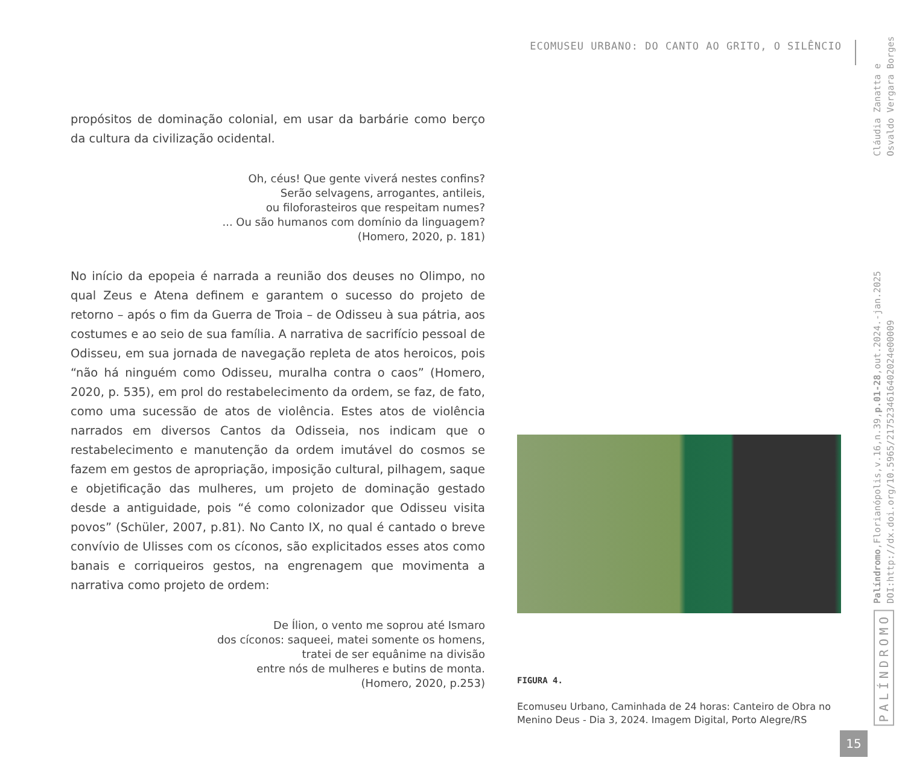ECOMUSEU URBANO: DO CANTO AO GRITO, O SILÊNCIO
Cláudia Zanatta e
Osvaldo Vergara Borges
Palíndromo,Florianópolis,v.16,n.39,p.01-28,out.2024.-jan.2025
DOI:http://dx.doi.org/10.5965/2175234616402024e00009
PALÍNDROMO
propósitos de dominação colonial, em usar da barbárie como berço da cultura da civilização ocidental.
Oh, céus! Que gente viverá nestes confins?
Serão selvagens, arrogantes, antileis,
ou filoforasteiros que respeitam numes?
... Ou são humanos com domínio da linguagem?
(Homero, 2020, p. 181)
No início da epopeia é narrada a reunião dos deuses no Olimpo, no qual Zeus e Atena definem e garantem o sucesso do projeto de retorno – após o fim da Guerra de Troia – de Odisseu à sua pátria, aos costumes e ao seio de sua família. A narrativa de sacrifício pessoal de Odisseu, em sua jornada de navegação repleta de atos heroicos, pois “não há ninguém como Odisseu, muralha contra o caos” (Homero, 2020, p. 535), em prol do restabelecimento da ordem, se faz, de fato, como uma sucessão de atos de violência. Estes atos de violência narrados em diversos Cantos da Odisseia, nos indicam que o restabelecimento e manutenção da ordem imutável do cosmos se fazem em gestos de apropriação, imposição cultural, pilhagem, saque e objetificação das mulheres, um projeto de dominação gestado desde a antiguidade, pois “é como colonizador que Odisseu visita povos” (Schüler, 2007, p.81). No Canto IX, no qual é cantado o breve convívio de Ulisses com os cíconos, são explicitados esses atos como banais e corriqueiros gestos, na engrenagem que movimenta a narrativa como projeto de ordem:
De Ílion, o vento me soprou até Ismaro
dos cíconos: saqueei, matei somente os homens,
tratei de ser equânime na divisão
entre nós de mulheres e butins de monta.
(Homero, 2020, p.253)
FIGURA 4.
Ecomuseu Urbano, Caminhada de 24 horas: Canteiro de Obra no Menino Deus - Dia 3, 2024. Imagem Digital, Porto Alegre/RS
15